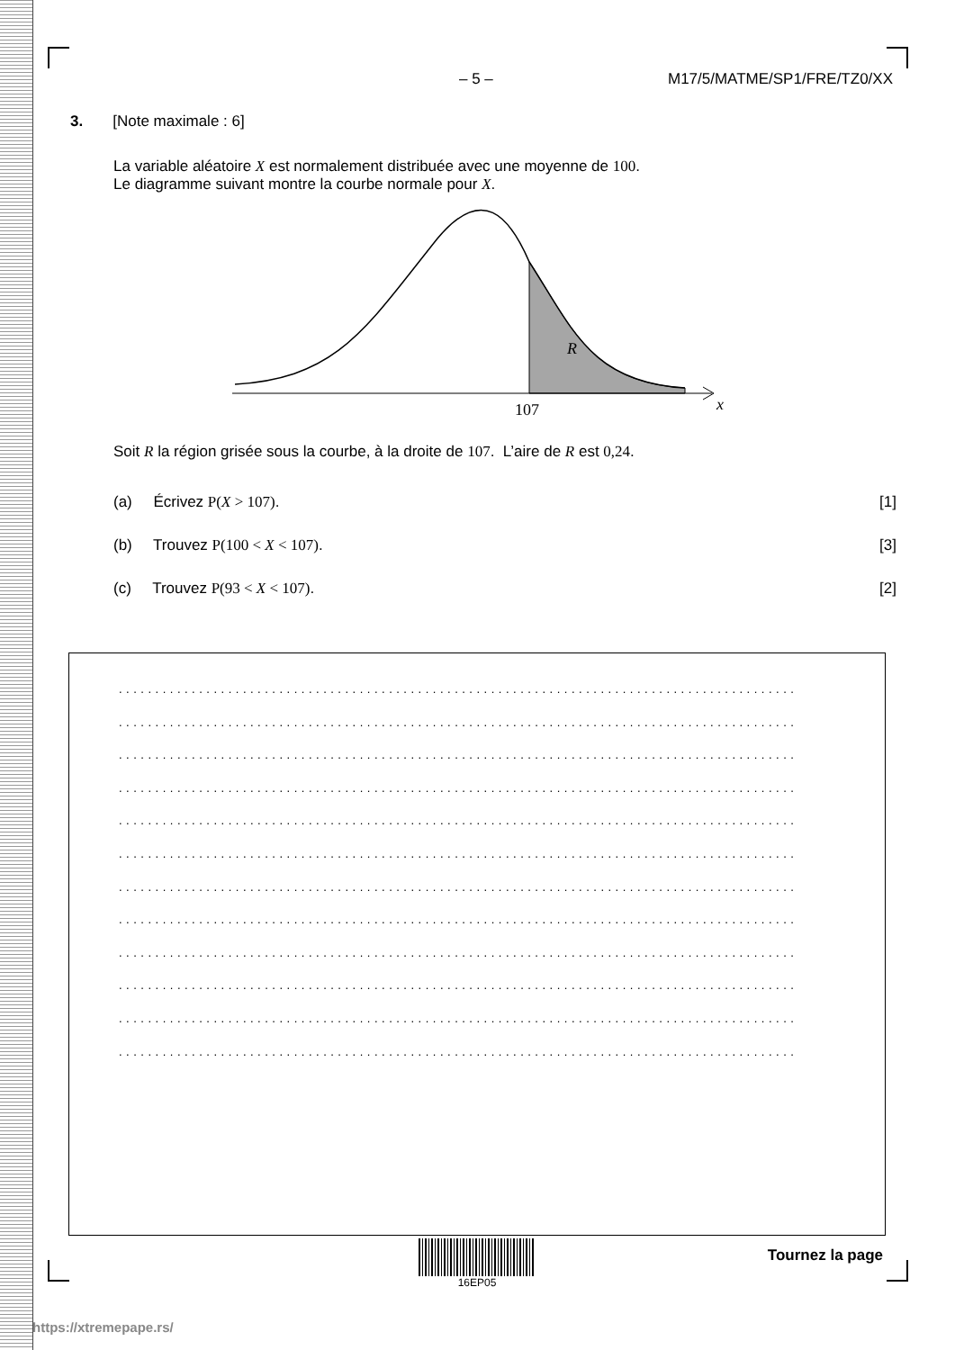– 5 – M17/5/MATME/SP1/FRE/TZ0/XX
3. [Note maximale : 6]
La variable aléatoire X est normalement distribuée avec une moyenne de 100.
Le diagramme suivant montre la courbe normale pour X.
R
107
x
Soit R la région grisée sous la courbe, à la droite de 107. L’aire de R est 0,24.
(a) Écrivez P(X > 107). [1]
(b) Trouvez P(100 < X < 107). [3]
(c) Trouvez P(93 < X < 107). [2]
.............................................................................................
.............................................................................................
.............................................................................................
.............................................................................................
.............................................................................................
.............................................................................................
.............................................................................................
.............................................................................................
.............................................................................................
.............................................................................................
.............................................................................................
.............................................................................................
16EP05
Tournez la page
https://xtremepape.rs/